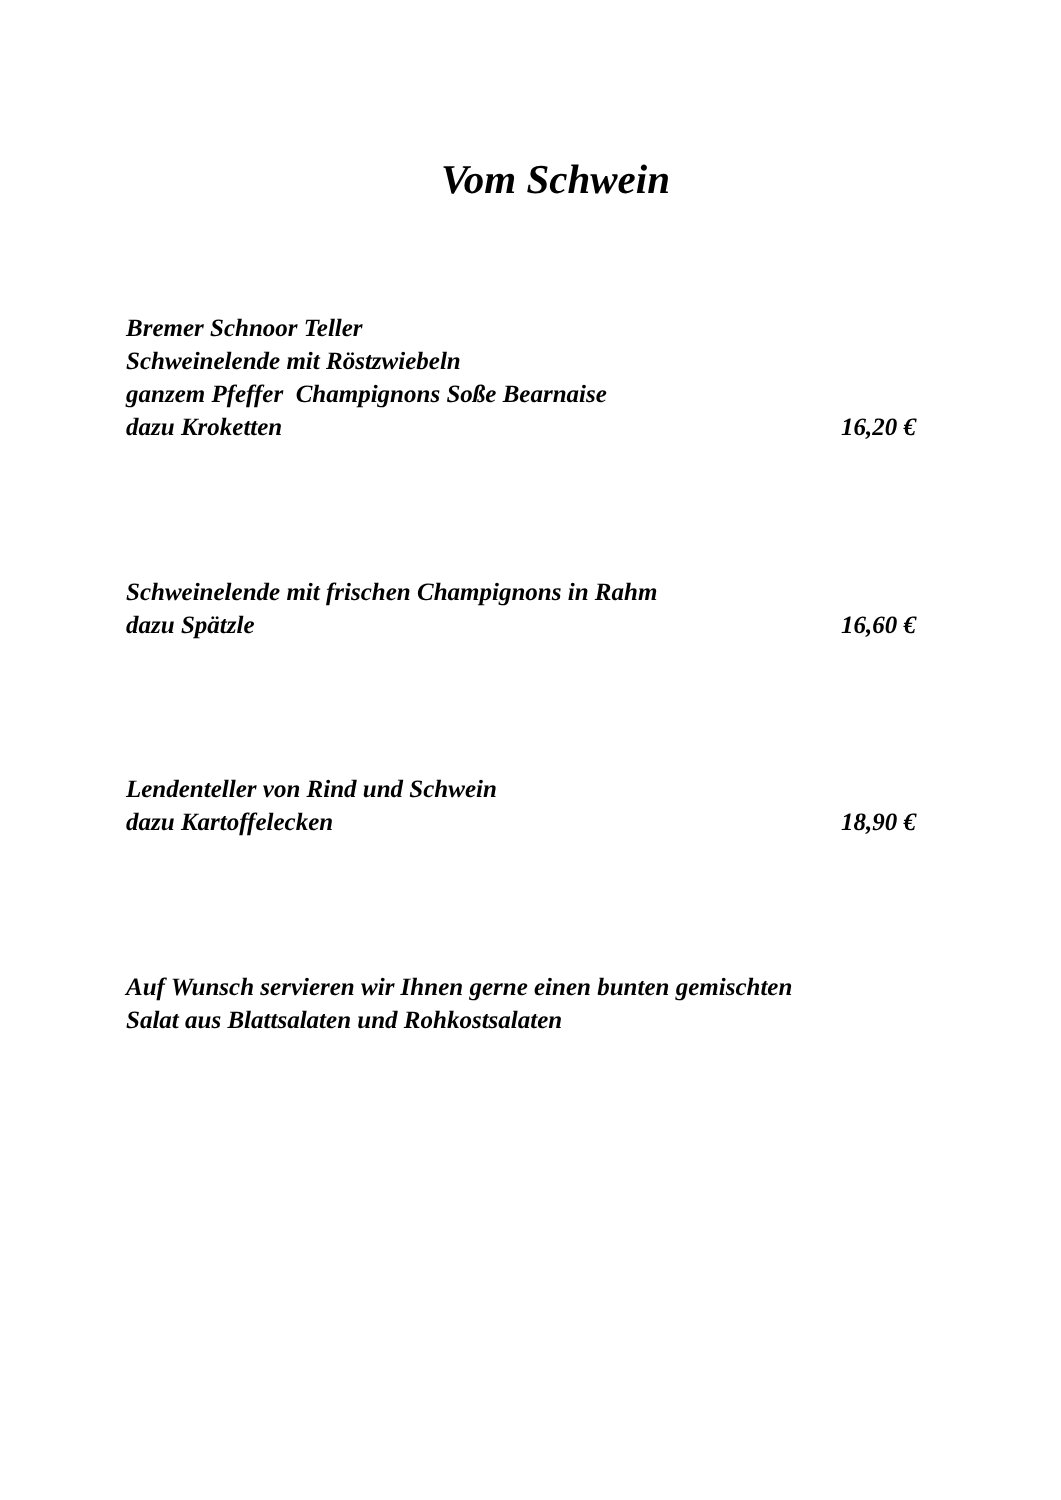Vom Schwein
Bremer Schnoor Teller
Schweinelende mit Röstzwiebeln
ganzem Pfeffer Champignons Soße Bearnaise
dazu Kroketten 16,20 €
Schweinelende mit frischen Champignons in Rahm
dazu Spätzle 16,60 €
Lendenteller von Rind und Schwein
dazu Kartoffelecken 18,90 €
Auf Wunsch servieren wir Ihnen gerne einen bunten gemischten
Salat aus Blattsalaten und Rohkostsalaten